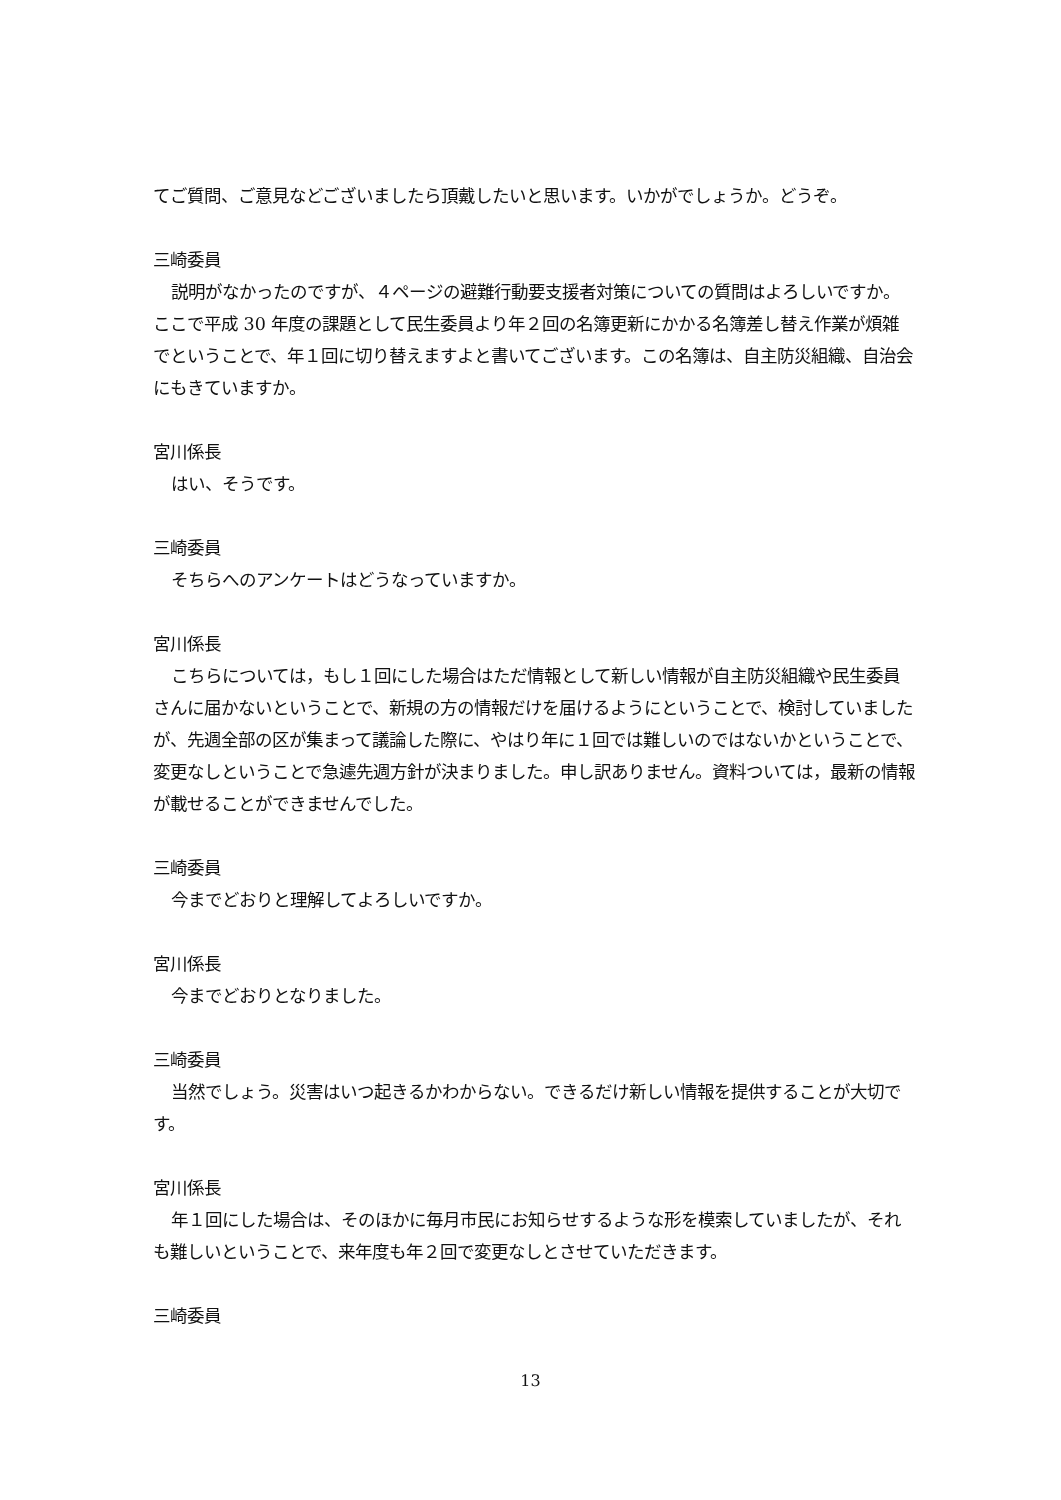てご質問、ご意見などございましたら頂戴したいと思います。いかがでしょうか。どうぞ。
三崎委員
説明がなかったのですが、４ページの避難行動要支援者対策についての質問はよろしいですか。ここで平成 30 年度の課題として民生委員より年２回の名簿更新にかかる名簿差し替え作業が煩雑でということで、年１回に切り替えますよと書いてございます。この名簿は、自主防災組織、自治会にもきていますか。
宮川係長
はい、そうです。
三崎委員
そちらへのアンケートはどうなっていますか。
宮川係長
こちらについては，もし１回にした場合はただ情報として新しい情報が自主防災組織や民生委員さんに届かないということで、新規の方の情報だけを届けるようにということで、検討していましたが、先週全部の区が集まって議論した際に、やはり年に１回では難しいのではないかということで、変更なしということで急遽先週方針が決まりました。申し訳ありません。資料ついては，最新の情報が載せることができませんでした。
三崎委員
今までどおりと理解してよろしいですか。
宮川係長
今までどおりとなりました。
三崎委員
当然でしょう。災害はいつ起きるかわからない。できるだけ新しい情報を提供することが大切です。
宮川係長
年１回にした場合は、そのほかに毎月市民にお知らせするような形を模索していましたが、それも難しいということで、来年度も年２回で変更なしとさせていただきます。
三崎委員
13